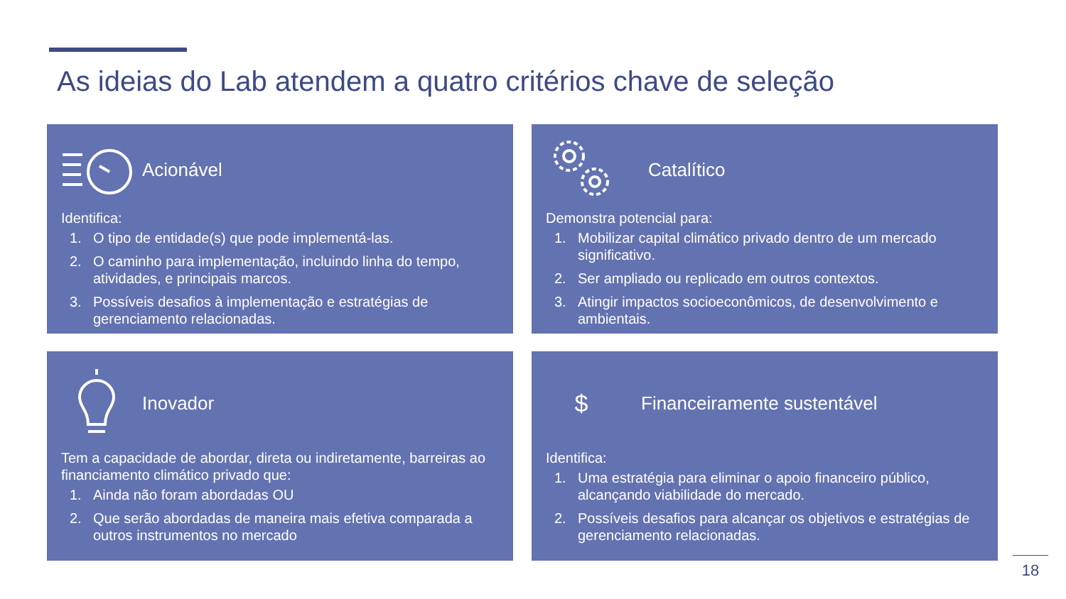As ideias do Lab atendem a quatro critérios chave de seleção
Acionável
Identifica:
1. O tipo de entidade(s) que pode implementá-las.
2. O caminho para implementação, incluindo linha do tempo, atividades, e principais marcos.
3. Possíveis desafios à implementação e estratégias de gerenciamento relacionadas.
Catalítico
Demonstra potencial para:
1. Mobilizar capital climático privado dentro de um mercado significativo.
2. Ser ampliado ou replicado em outros contextos.
3. Atingir impactos socioeconômicos, de desenvolvimento e ambientais.
Inovador
Tem a capacidade de abordar, direta ou indiretamente, barreiras ao financiamento climático privado que:
1. Ainda não foram abordadas OU
2. Que serão abordadas de maneira mais efetiva comparada a outros instrumentos no mercado
$
Financeiramente sustentável
Identifica:
1. Uma estratégia para eliminar o apoio financeiro público, alcançando viabilidade do mercado.
2. Possíveis desafios para alcançar os objetivos e estratégias de gerenciamento relacionadas.
18